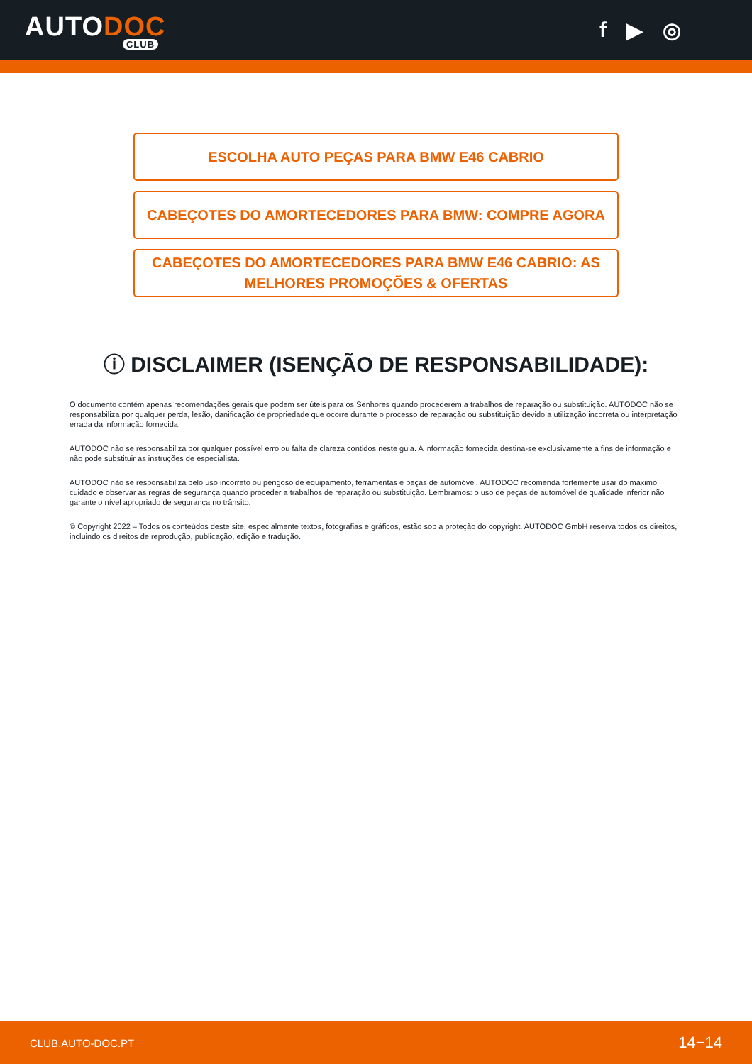AUTODOC
CLUB
f ▶ ◎
ESCOLHA AUTO PEÇAS PARA BMW E46 CABRIO
CABEÇOTES DO AMORTECEDORES PARA BMW: COMPRE AGORA
CABEÇOTES DO AMORTECEDORES PARA BMW E46 CABRIO: AS MELHORES PROMOÇÕES & OFERTAS
ⓘ DISCLAIMER (ISENÇÃO DE RESPONSABILIDADE):
O documento contém apenas recomendações gerais que podem ser úteis para os Senhores quando procederem a trabalhos de reparação ou substituição. AUTODOC não se responsabiliza por qualquer perda, lesão, danificação de propriedade que ocorre durante o processo de reparação ou substituição devido a utilização incorreta ou interpretação errada da informação fornecida.
AUTODOC não se responsabiliza por qualquer possível erro ou falta de clareza contidos neste guia. A informação fornecida destina-se exclusivamente a fins de informação e não pode substituir as instruções de especialista.
AUTODOC não se responsabiliza pelo uso incorreto ou perigoso de equipamento, ferramentas e peças de automóvel. AUTODOC recomenda fortemente usar do máximo cuidado e observar as regras de segurança quando proceder a trabalhos de reparação ou substituição. Lembramos: o uso de peças de automóvel de qualidade inferior não garante o nível apropriado de segurança no trânsito.
© Copyright 2022 – Todos os conteúdos deste site, especialmente textos, fotografias e gráficos, estão sob a proteção do copyright. AUTODOC GmbH reserva todos os direitos, incluindo os direitos de reprodução, publicação, edição e tradução.
CLUB.AUTO-DOC.PT 14−14